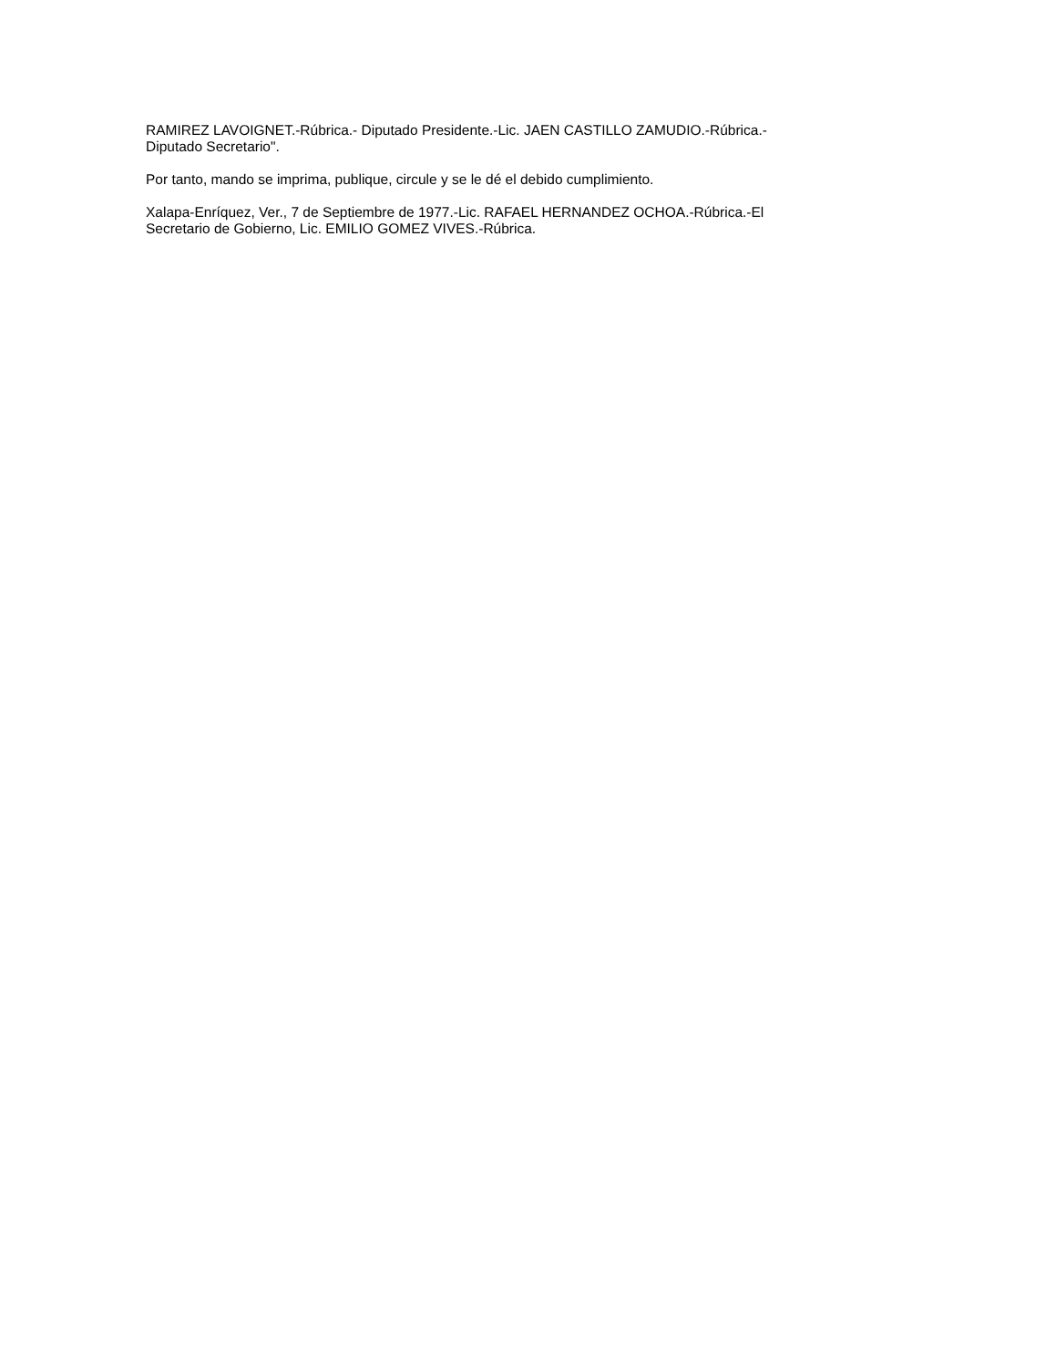RAMIREZ LAVOIGNET.-Rúbrica.- Diputado Presidente.-Lic. JAEN CASTILLO ZAMUDIO.-Rúbrica.-
Diputado Secretario".
Por tanto, mando se imprima, publique, circule y se le dé el debido cumplimiento.
Xalapa-Enríquez, Ver., 7 de Septiembre de 1977.-Lic. RAFAEL HERNANDEZ OCHOA.-Rúbrica.-El
Secretario de Gobierno, Lic. EMILIO GOMEZ VIVES.-Rúbrica.